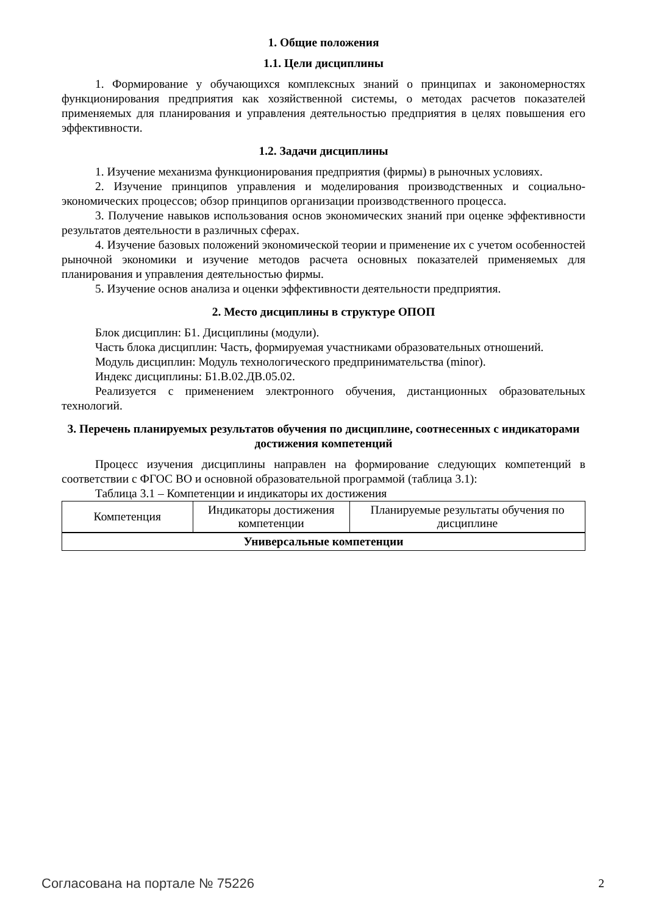1. Общие положения
1.1. Цели дисциплины
1. Формирование у обучающихся комплексных знаний о принципах и закономерностях функционирования предприятия как хозяйственной системы, о методах расчетов показателей применяемых для планирования и управления деятельностью предприятия в целях повышения его эффективности.
1.2. Задачи дисциплины
1. Изучение механизма функционирования предприятия (фирмы) в рыночных условиях.
2. Изучение принципов управления и моделирования производственных и социально-экономических процессов; обзор принципов организации производственного процесса.
3. Получение навыков использования основ экономических знаний при оценке эффективности результатов деятельности в различных сферах.
4. Изучение базовых положений экономической теории и применение их с учетом особенностей рыночной экономики и изучение методов расчета основных показателей применяемых для планирования и управления деятельностью фирмы.
5. Изучение основ анализа и оценки эффективности деятельности предприятия.
2. Место дисциплины в структуре ОПОП
Блок дисциплин: Б1. Дисциплины (модули).
Часть блока дисциплин: Часть, формируемая участниками образовательных отношений.
Модуль дисциплин: Модуль технологического предпринимательства (minor).
Индекс дисциплины: Б1.В.02.ДВ.05.02.
Реализуется с применением электронного обучения, дистанционных образовательных технологий.
3. Перечень планируемых результатов обучения по дисциплине, соотнесенных с индикаторами достижения компетенций
Процесс изучения дисциплины направлен на формирование следующих компетенций в соответствии с ФГОС ВО и основной образовательной программой (таблица 3.1):
Таблица 3.1 – Компетенции и индикаторы их достижения
| Компетенция | Индикаторы достижения компетенции | Планируемые результаты обучения по дисциплине |
| --- | --- | --- |
| Универсальные компетенции | | |
Согласована на портале № 75226 2